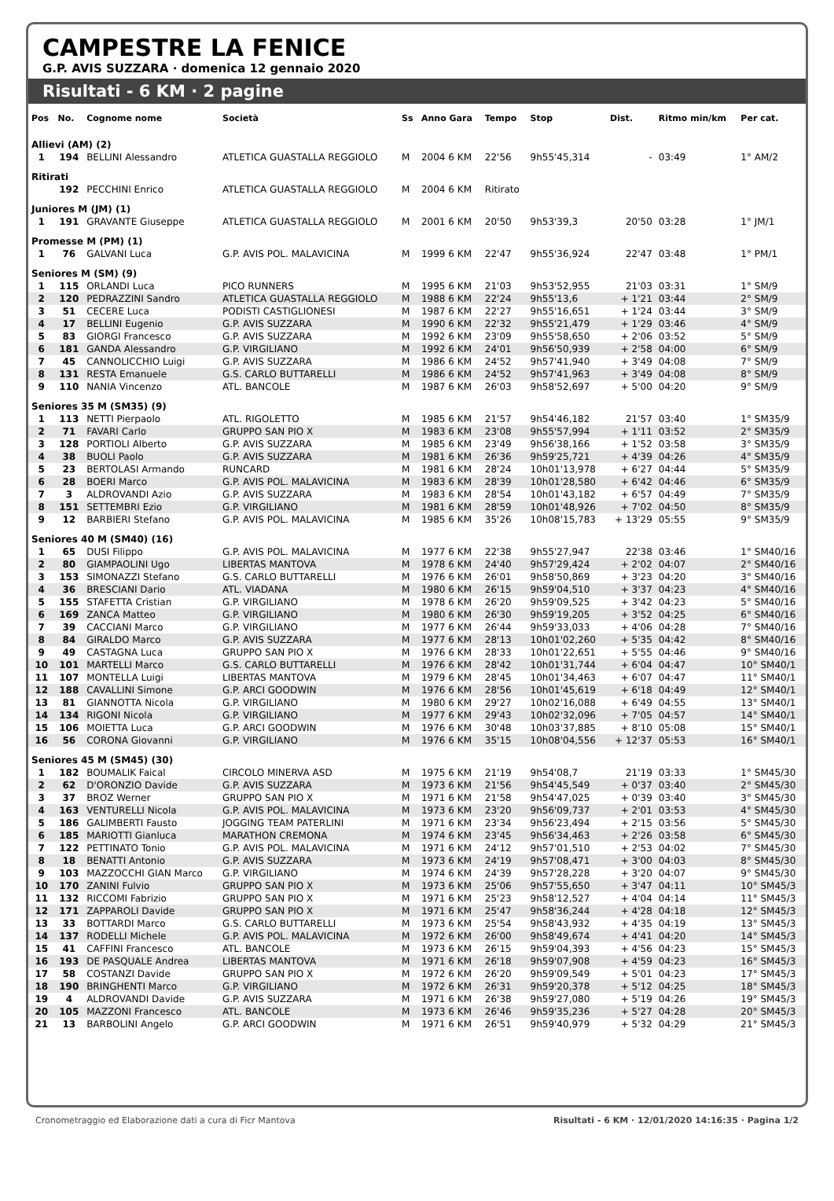CAMPESTRE LA FENICE
G.P. AVIS SUZZARA · domenica 12 gennaio 2020
Risultati - 6 KM · 2 pagine
| Pos | No. | Cognome nome | Società | Ss | Anno Gara | Tempo | Stop | Dist. | Ritmo min/km | Per cat. |
| --- | --- | --- | --- | --- | --- | --- | --- | --- | --- | --- |
| Allievi (AM) (2) | | | | | | | | | | |
| 1 | 194 | BELLINI Alessandro | ATLETICA GUASTALLA REGGIOLO | M | 2004 6 KM | 22'56 | 9h55'45,314 | - | 03:49 | 1° AM/2 |
| Ritirati | | | | | | | | | | |
| | 192 | PECCHINI Enrico | ATLETICA GUASTALLA REGGIOLO | M | 2004 6 KM | Ritirato | | | | |
| Juniores M (JM) (1) | | | | | | | | | | |
| 1 | 191 | GRAVANTE Giuseppe | ATLETICA GUASTALLA REGGIOLO | M | 2001 6 KM | 20'50 | 9h53'39,3 | 20'50 | 03:28 | 1° JM/1 |
| Promesse M (PM) (1) | | | | | | | | | | |
| 1 | 76 | GALVANI Luca | G.P. AVIS POL. MALAVICINA | M | 1999 6 KM | 22'47 | 9h55'36,924 | 22'47 | 03:48 | 1° PM/1 |
| Seniores M (SM) (9) | | | | | | | | | | |
| 1 | 115 | ORLANDI Luca | PICO RUNNERS | M | 1995 6 KM | 21'03 | 9h53'52,955 | 21'03 | 03:31 | 1° SM/9 |
| 2 | 120 | PEDRAZZINI Sandro | ATLETICA GUASTALLA REGGIOLO | M | 1988 6 KM | 22'24 | 9h55'13,6 | + 1'21 | 03:44 | 2° SM/9 |
| 3 | 51 | CECERE Luca | PODISTI CASTIGLIONESI | M | 1987 6 KM | 22'27 | 9h55'16,651 | + 1'24 | 03:44 | 3° SM/9 |
| 4 | 17 | BELLINI Eugenio | G.P. AVIS SUZZARA | M | 1990 6 KM | 22'32 | 9h55'21,479 | + 1'29 | 03:46 | 4° SM/9 |
| 5 | 83 | GIORGI Francesco | G.P. AVIS SUZZARA | M | 1992 6 KM | 23'09 | 9h55'58,650 | + 2'06 | 03:52 | 5° SM/9 |
| 6 | 181 | GANDA Alessandro | G.P. VIRGILIANO | M | 1992 6 KM | 24'01 | 9h56'50,939 | + 2'58 | 04:00 | 6° SM/9 |
| 7 | 45 | CANNOLICCHIO Luigi | G.P. AVIS SUZZARA | M | 1986 6 KM | 24'52 | 9h57'41,940 | + 3'49 | 04:08 | 7° SM/9 |
| 8 | 131 | RESTA Emanuele | G.S. CARLO BUTTARELLI | M | 1986 6 KM | 24'52 | 9h57'41,963 | + 3'49 | 04:08 | 8° SM/9 |
| 9 | 110 | NANIA Vincenzo | ATL. BANCOLE | M | 1987 6 KM | 26'03 | 9h58'52,697 | + 5'00 | 04:20 | 9° SM/9 |
| Seniores 35 M (SM35) (9) | | | | | | | | | | |
| 1 | 113 | NETTI Pierpaolo | ATL. RIGOLETTO | M | 1985 6 KM | 21'57 | 9h54'46,182 | 21'57 | 03:40 | 1° SM35/9 |
| 2 | 71 | FAVARI Carlo | GRUPPO SAN PIO X | M | 1983 6 KM | 23'08 | 9h55'57,994 | + 1'11 | 03:52 | 2° SM35/9 |
| 3 | 128 | PORTIOLI Alberto | G.P. AVIS SUZZARA | M | 1985 6 KM | 23'49 | 9h56'38,166 | + 1'52 | 03:58 | 3° SM35/9 |
| 4 | 38 | BUOLI Paolo | G.P. AVIS SUZZARA | M | 1981 6 KM | 26'36 | 9h59'25,721 | + 4'39 | 04:26 | 4° SM35/9 |
| 5 | 23 | BERTOLASI Armando | RUNCARD | M | 1981 6 KM | 28'24 | 10h01'13,978 | + 6'27 | 04:44 | 5° SM35/9 |
| 6 | 28 | BOERI Marco | G.P. AVIS POL. MALAVICINA | M | 1983 6 KM | 28'39 | 10h01'28,580 | + 6'42 | 04:46 | 6° SM35/9 |
| 7 | 3 | ALDROVANDI Azio | G.P. AVIS SUZZARA | M | 1983 6 KM | 28'54 | 10h01'43,182 | + 6'57 | 04:49 | 7° SM35/9 |
| 8 | 151 | SETTEMBRI Ezio | G.P. VIRGILIANO | M | 1981 6 KM | 28'59 | 10h01'48,926 | + 7'02 | 04:50 | 8° SM35/9 |
| 9 | 12 | BARBIERI Stefano | G.P. AVIS POL. MALAVICINA | M | 1985 6 KM | 35'26 | 10h08'15,783 | + 13'29 | 05:55 | 9° SM35/9 |
| Seniores 40 M (SM40) (16) | | | | | | | | | | |
| 1 | 65 | DUSI Filippo | G.P. AVIS POL. MALAVICINA | M | 1977 6 KM | 22'38 | 9h55'27,947 | 22'38 | 03:46 | 1° SM40/16 |
| 2 | 80 | GIAMPAOLINI Ugo | LIBERTAS MANTOVA | M | 1978 6 KM | 24'40 | 9h57'29,424 | + 2'02 | 04:07 | 2° SM40/16 |
| 3 | 153 | SIMONAZZI Stefano | G.S. CARLO BUTTARELLI | M | 1976 6 KM | 26'01 | 9h58'50,869 | + 3'23 | 04:20 | 3° SM40/16 |
| 4 | 36 | BRESCIANI Dario | ATL. VIADANA | M | 1980 6 KM | 26'15 | 9h59'04,510 | + 3'37 | 04:23 | 4° SM40/16 |
| 5 | 155 | STAFETTA Cristian | G.P. VIRGILIANO | M | 1978 6 KM | 26'20 | 9h59'09,525 | + 3'42 | 04:23 | 5° SM40/16 |
| 6 | 169 | ZANCA Matteo | G.P. VIRGILIANO | M | 1980 6 KM | 26'30 | 9h59'19,205 | + 3'52 | 04:25 | 6° SM40/16 |
| 7 | 39 | CACCIANI Marco | G.P. VIRGILIANO | M | 1977 6 KM | 26'44 | 9h59'33,033 | + 4'06 | 04:28 | 7° SM40/16 |
| 8 | 84 | GIRALDO Marco | G.P. AVIS SUZZARA | M | 1977 6 KM | 28'13 | 10h01'02,260 | + 5'35 | 04:42 | 8° SM40/16 |
| 9 | 49 | CASTAGNA Luca | GRUPPO SAN PIO X | M | 1976 6 KM | 28'33 | 10h01'22,651 | + 5'55 | 04:46 | 9° SM40/16 |
| 10 | 101 | MARTELLI Marco | G.S. CARLO BUTTARELLI | M | 1976 6 KM | 28'42 | 10h01'31,744 | + 6'04 | 04:47 | 10° SM40/1 |
| 11 | 107 | MONTELLA Luigi | LIBERTAS MANTOVA | M | 1979 6 KM | 28'45 | 10h01'34,463 | + 6'07 | 04:47 | 11° SM40/1 |
| 12 | 188 | CAVALLINI Simone | G.P. ARCI GOODWIN | M | 1976 6 KM | 28'56 | 10h01'45,619 | + 6'18 | 04:49 | 12° SM40/1 |
| 13 | 81 | GIANNOTTA Nicola | G.P. VIRGILIANO | M | 1980 6 KM | 29'27 | 10h02'16,088 | + 6'49 | 04:55 | 13° SM40/1 |
| 14 | 134 | RIGONI Nicola | G.P. VIRGILIANO | M | 1977 6 KM | 29'43 | 10h02'32,096 | + 7'05 | 04:57 | 14° SM40/1 |
| 15 | 106 | MOIETTA Luca | G.P. ARCI GOODWIN | M | 1976 6 KM | 30'48 | 10h03'37,885 | + 8'10 | 05:08 | 15° SM40/1 |
| 16 | 56 | CORONA Giovanni | G.P. VIRGILIANO | M | 1976 6 KM | 35'15 | 10h08'04,556 | + 12'37 | 05:53 | 16° SM40/1 |
| Seniores 45 M (SM45) (30) | | | | | | | | | | |
| 1 | 182 | BOUMALIK Faical | CIRCOLO MINERVA ASD | M | 1975 6 KM | 21'19 | 9h54'08,7 | 21'19 | 03:33 | 1° SM45/30 |
| 2 | 62 | D'ORONZIO Davide | G.P. AVIS SUZZARA | M | 1973 6 KM | 21'56 | 9h54'45,549 | + 0'37 | 03:40 | 2° SM45/30 |
| 3 | 37 | BROZ Werner | GRUPPO SAN PIO X | M | 1971 6 KM | 21'58 | 9h54'47,025 | + 0'39 | 03:40 | 3° SM45/30 |
| 4 | 163 | VENTURELLI Nicola | G.P. AVIS POL. MALAVICINA | M | 1973 6 KM | 23'20 | 9h56'09,737 | + 2'01 | 03:53 | 4° SM45/30 |
| 5 | 186 | GALIMBERTI Fausto | JOGGING TEAM PATERLINI | M | 1971 6 KM | 23'34 | 9h56'23,494 | + 2'15 | 03:56 | 5° SM45/30 |
| 6 | 185 | MARIOTTI Gianluca | MARATHON CREMONA | M | 1974 6 KM | 23'45 | 9h56'34,463 | + 2'26 | 03:58 | 6° SM45/30 |
| 7 | 122 | PETTINATO Tonio | G.P. AVIS POL. MALAVICINA | M | 1971 6 KM | 24'12 | 9h57'01,510 | + 2'53 | 04:02 | 7° SM45/30 |
| 8 | 18 | BENATTI Antonio | G.P. AVIS SUZZARA | M | 1973 6 KM | 24'19 | 9h57'08,471 | + 3'00 | 04:03 | 8° SM45/30 |
| 9 | 103 | MAZZOCCHI GIAN Marco | G.P. VIRGILIANO | M | 1974 6 KM | 24'39 | 9h57'28,228 | + 3'20 | 04:07 | 9° SM45/30 |
| 10 | 170 | ZANINI Fulvio | GRUPPO SAN PIO X | M | 1973 6 KM | 25'06 | 9h57'55,650 | + 3'47 | 04:11 | 10° SM45/3 |
| 11 | 132 | RICCOMI Fabrizio | GRUPPO SAN PIO X | M | 1971 6 KM | 25'23 | 9h58'12,527 | + 4'04 | 04:14 | 11° SM45/3 |
| 12 | 171 | ZAPPAROLI Davide | GRUPPO SAN PIO X | M | 1971 6 KM | 25'47 | 9h58'36,244 | + 4'28 | 04:18 | 12° SM45/3 |
| 13 | 33 | BOTTARDI Marco | G.S. CARLO BUTTARELLI | M | 1973 6 KM | 25'54 | 9h58'43,932 | + 4'35 | 04:19 | 13° SM45/3 |
| 14 | 137 | RODELLI Michele | G.P. AVIS POL. MALAVICINA | M | 1972 6 KM | 26'00 | 9h58'49,674 | + 4'41 | 04:20 | 14° SM45/3 |
| 15 | 41 | CAFFINI Francesco | ATL. BANCOLE | M | 1973 6 KM | 26'15 | 9h59'04,393 | + 4'56 | 04:23 | 15° SM45/3 |
| 16 | 193 | DE PASQUALE Andrea | LIBERTAS MANTOVA | M | 1971 6 KM | 26'18 | 9h59'07,908 | + 4'59 | 04:23 | 16° SM45/3 |
| 17 | 58 | COSTANZI Davide | GRUPPO SAN PIO X | M | 1972 6 KM | 26'20 | 9h59'09,549 | + 5'01 | 04:23 | 17° SM45/3 |
| 18 | 190 | BRINGHENTI Marco | G.P. VIRGILIANO | M | 1972 6 KM | 26'31 | 9h59'20,378 | + 5'12 | 04:25 | 18° SM45/3 |
| 19 | 4 | ALDROVANDI Davide | G.P. AVIS SUZZARA | M | 1971 6 KM | 26'38 | 9h59'27,080 | + 5'19 | 04:26 | 19° SM45/3 |
| 20 | 105 | MAZZONI Francesco | ATL. BANCOLE | M | 1973 6 KM | 26'46 | 9h59'35,236 | + 5'27 | 04:28 | 20° SM45/3 |
| 21 | 13 | BARBOLINI Angelo | G.P. ARCI GOODWIN | M | 1971 6 KM | 26'51 | 9h59'40,979 | + 5'32 | 04:29 | 21° SM45/3 |
Cronometraggio ed Elaborazione dati a cura di Ficr Mantova Risultati - 6 KM · 12/01/2020 14:16:35 · Pagina 1/2